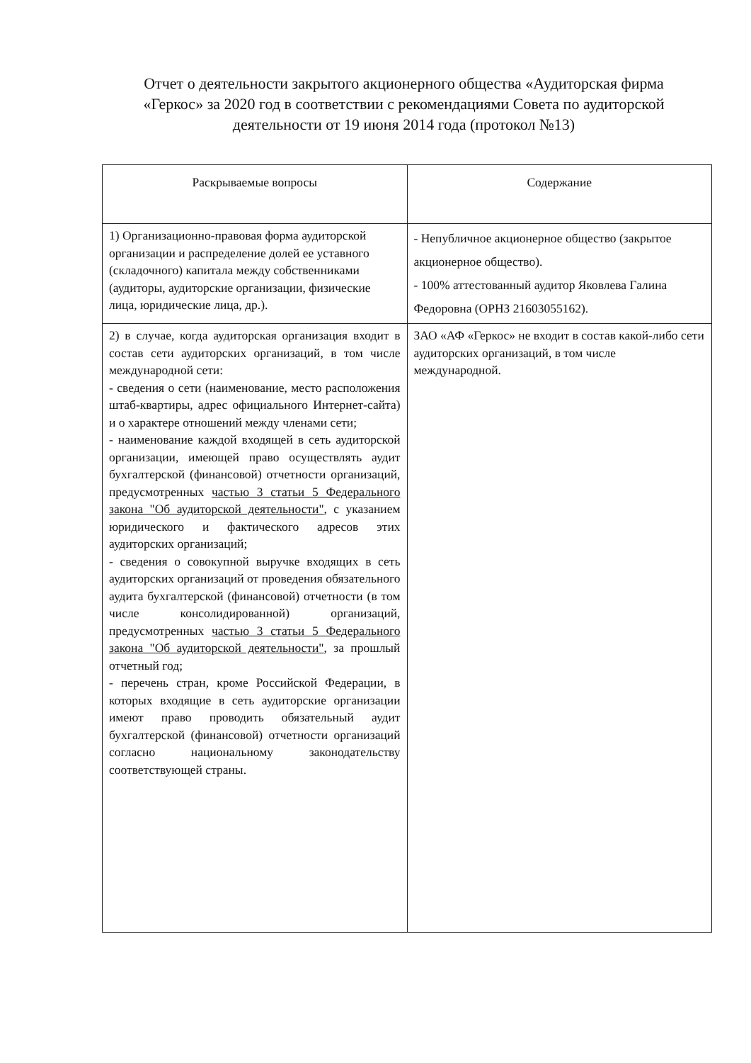Отчет о деятельности закрытого акционерного общества «Аудиторская фирма «Геркос» за 2020 год в соответствии с рекомендациями Совета по аудиторской деятельности от 19 июня 2014 года (протокол №13)
| Раскрываемые вопросы | Содержание |
| --- | --- |
| 1) Организационно-правовая форма аудиторской организации и распределение долей ее уставного (складочного) капитала между собственниками (аудиторы, аудиторские организации, физические лица, юридические лица, др.). | - Непубличное акционерное общество (закрытое акционерное общество). - 100% аттестованный аудитор Яковлева Галина Федоровна (ОРНЗ 21603055162). |
| 2) в случае, когда аудиторская организация входит в состав сети аудиторских организаций, в том числе международной сети: - сведения о сети (наименование, место расположения штаб-квартиры, адрес официального Интернет-сайта) и о характере отношений между членами сети; - наименование каждой входящей в сеть аудиторской организации, имеющей право осуществлять аудит бухгалтерской (финансовой) отчетности организаций, предусмотренных частью 3 статьи 5 Федерального закона "Об аудиторской деятельности" , с указанием юридического и фактического адресов этих аудиторских организаций; - сведения о совокупной выручке входящих в сеть аудиторских организаций от проведения обязательного аудита бухгалтерской (финансовой) отчетности (в том числе консолидированной) организаций, предусмотренных частью 3 статьи 5 Федерального закона "Об аудиторской деятельности" , за прошлый отчетный год; - перечень стран, кроме Российской Федерации, в которых входящие в сеть аудиторские организации имеют право проводить обязательный аудит бухгалтерской (финансовой) отчетности организаций согласно национальному законодательству соответствующей страны. | ЗАО «АФ «Геркос» не входит в состав какой-либо сети аудиторских организаций, в том числе международной. |